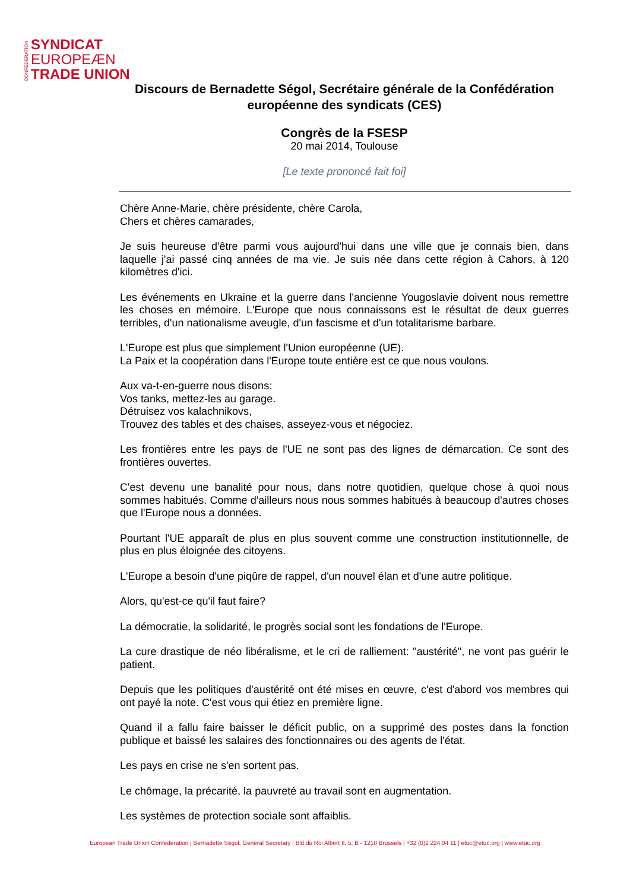CONFEDERATION
SYNDICAT
EUROPEÆN
TRADE UNION
Discours de Bernadette Ségol, Secrétaire générale de la Confédération européenne des syndicats (CES)
Congrès de la FSESP
20 mai 2014, Toulouse
[Le texte prononcé fait foi]
Chère Anne-Marie, chère présidente, chère Carola,
Chers et chères camarades,
Je suis heureuse d'être parmi vous aujourd'hui dans une ville que je connais bien, dans laquelle j'ai passé cinq années de ma vie. Je suis née dans cette région à Cahors, à 120 kilomètres d'ici.
Les événements en Ukraine et la guerre dans l'ancienne Yougoslavie doivent nous remettre les choses en mémoire. L'Europe que nous connaissons est le résultat de deux guerres terribles, d'un nationalisme aveugle, d'un fascisme et d'un totalitarisme barbare.
L'Europe est plus que simplement l'Union européenne (UE).
La Paix et la coopération dans l'Europe toute entière est ce que nous voulons.
Aux va-t-en-guerre nous disons:
Vos tanks, mettez-les au garage.
Détruisez vos kalachnikovs,
Trouvez des tables et des chaises, asseyez-vous et négociez.
Les frontières entre les pays de l'UE ne sont pas des lignes de démarcation. Ce sont des frontières ouvertes.
C'est devenu une banalité pour nous, dans notre quotidien, quelque chose à quoi nous sommes habitués. Comme d'ailleurs nous nous sommes habitués à beaucoup d'autres choses que l'Europe nous a données.
Pourtant l'UE apparaît de plus en plus souvent comme une construction institutionnelle, de plus en plus éloignée des citoyens.
L'Europe a besoin d'une piqûre de rappel, d'un nouvel élan et d'une autre politique.
Alors, qu'est-ce qu'il faut faire?
La démocratie, la solidarité, le progrès social sont les fondations de l'Europe.
La cure drastique de néo libéralisme, et le cri de ralliement: "austérité", ne vont pas guérir le patient.
Depuis que les politiques d'austérité ont été mises en œuvre, c'est d'abord vos membres qui ont payé la note. C'est vous qui étiez en première ligne.
Quand il a fallu faire baisser le déficit public, on a supprimé des postes dans la fonction publique et baissé les salaires des fonctionnaires ou des agents de l'état.
Les pays en crise ne s'en sortent pas.
Le chômage, la précarité, la pauvreté au travail sont en augmentation.
Les systèmes de protection sociale sont affaiblis.
European Trade Union Confederation | Bernadette Ségol, General Secretary | Bld du Roi Albert II, 5, B - 1210 Brussels | +32 (0)2 224 04 11 | etuc@etuc.org | www.etuc.org